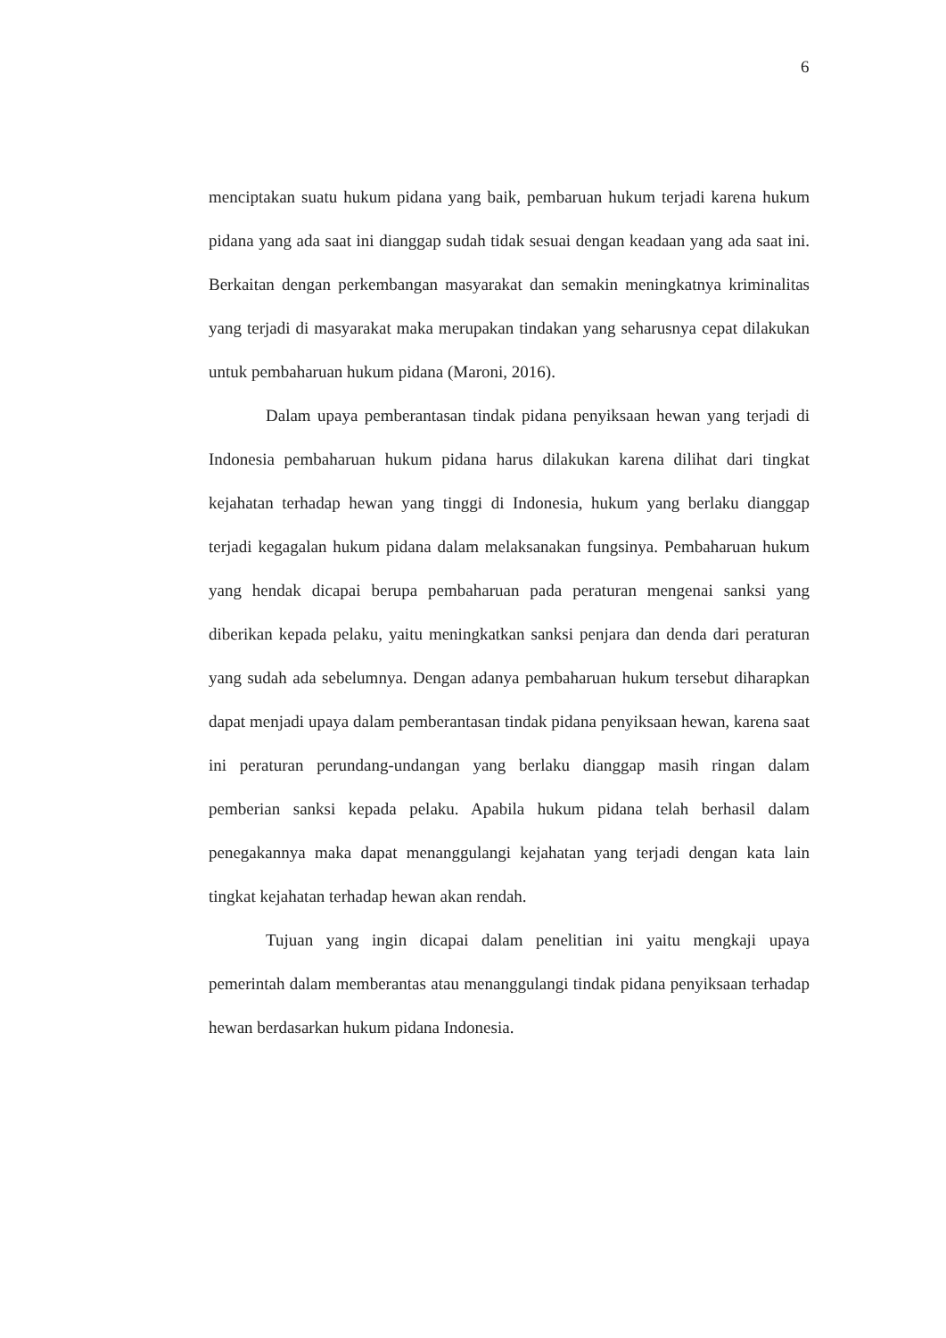6
menciptakan suatu hukum pidana yang baik, pembaruan hukum terjadi karena hukum pidana yang ada saat ini dianggap sudah tidak sesuai dengan keadaan yang ada saat ini. Berkaitan dengan perkembangan masyarakat dan semakin meningkatnya kriminalitas yang terjadi di masyarakat maka merupakan tindakan yang seharusnya cepat dilakukan untuk pembaharuan hukum pidana (Maroni, 2016).
Dalam upaya pemberantasan tindak pidana penyiksaan hewan yang terjadi di Indonesia pembaharuan hukum pidana harus dilakukan karena dilihat dari tingkat kejahatan terhadap hewan yang tinggi di Indonesia, hukum yang berlaku dianggap terjadi kegagalan hukum pidana dalam melaksanakan fungsinya. Pembaharuan hukum yang hendak dicapai berupa pembaharuan pada peraturan mengenai sanksi yang diberikan kepada pelaku, yaitu meningkatkan sanksi penjara dan denda dari peraturan yang sudah ada sebelumnya. Dengan adanya pembaharuan hukum tersebut diharapkan dapat menjadi upaya dalam pemberantasan tindak pidana penyiksaan hewan, karena saat ini peraturan perundang-undangan yang berlaku dianggap masih ringan dalam pemberian sanksi kepada pelaku. Apabila hukum pidana telah berhasil dalam penegakannya maka dapat menanggulangi kejahatan yang terjadi dengan kata lain tingkat kejahatan terhadap hewan akan rendah.
Tujuan yang ingin dicapai dalam penelitian ini yaitu mengkaji upaya pemerintah dalam memberantas atau menanggulangi tindak pidana penyiksaan terhadap hewan berdasarkan hukum pidana Indonesia.